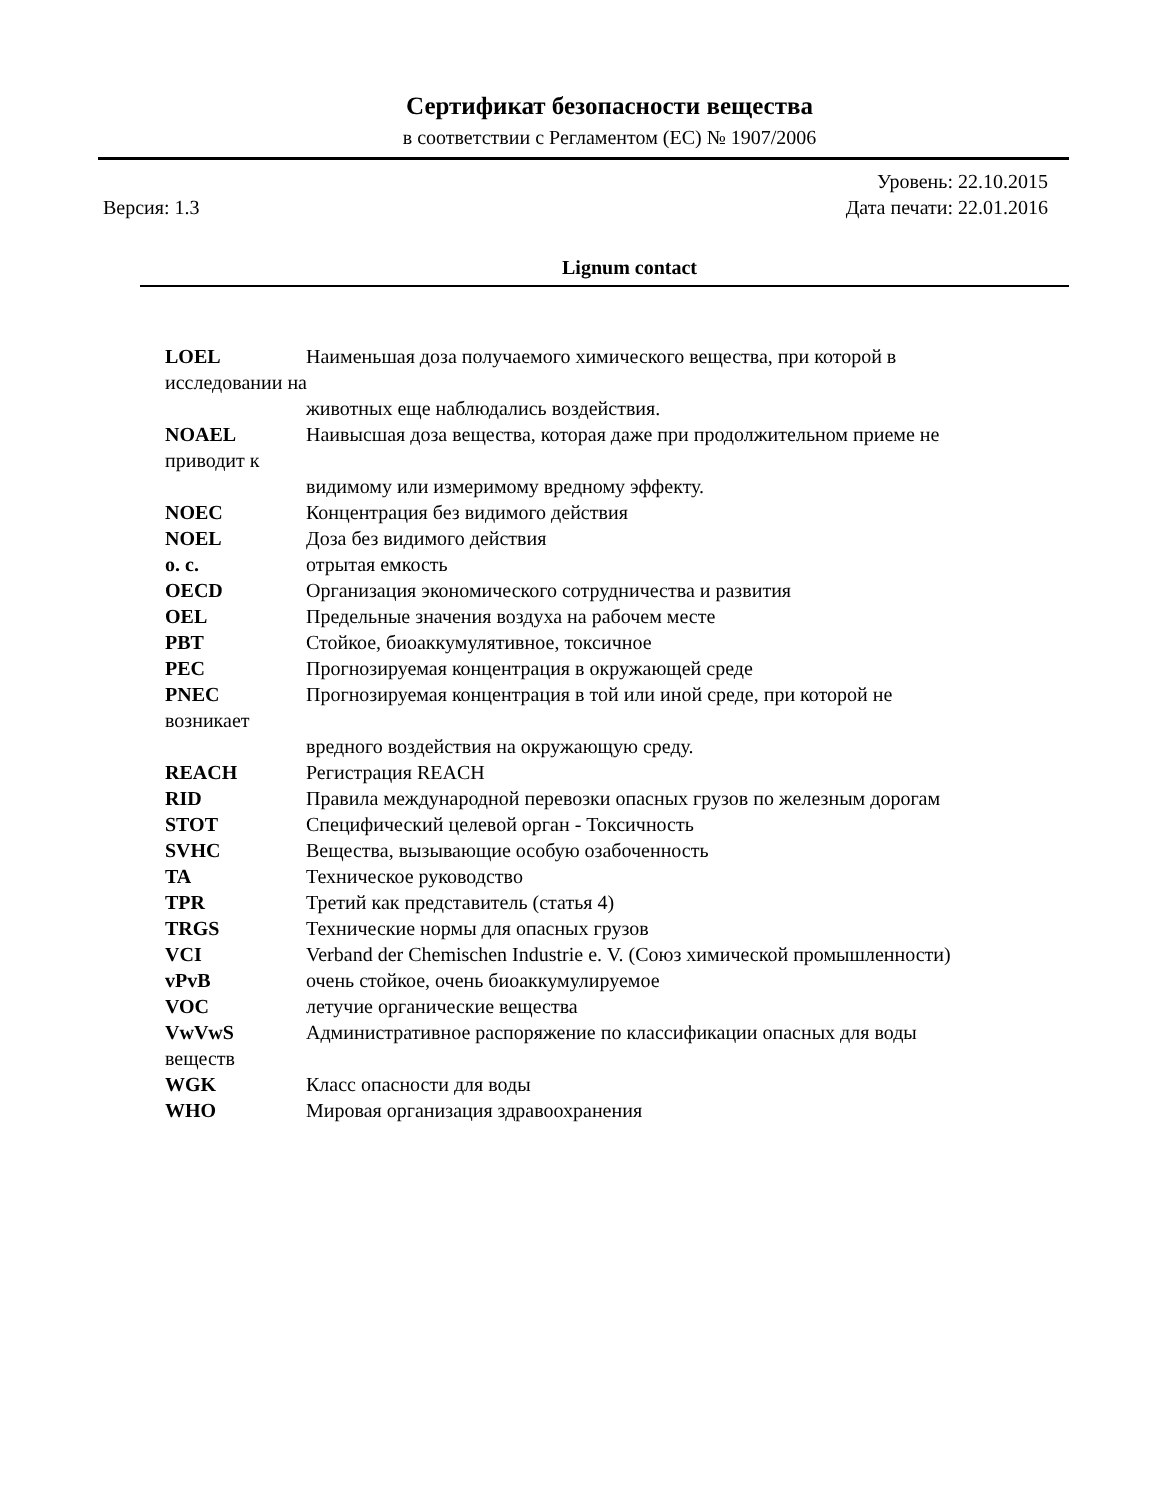Сертификат безопасности вещества
в соответствии с Регламентом (ЕС) № 1907/2006
Версия: 1.3 Уровень: 22.10.2015
Дата печати: 22.01.2016
Lignum contact
LOEL Наименьшая доза получаемого химического вещества, при которой в
исследовании на
животных еще наблюдались воздействия.
NOAEL Наивысшая доза вещества, которая даже при продолжительном приеме не
приводит к
видимому или измеримому вредному эффекту.
NOEC Концентрация без видимого действия
NOEL Доза без видимого действия
o. c. отрытая емкость
OECD Организация экономического сотрудничества и развития
OEL Предельные значения воздуха на рабочем месте
PBT Стойкое, биоаккумулятивное, токсичное
PEC Прогнозируемая концентрация в окружающей среде
PNEC Прогнозируемая концентрация в той или иной среде, при которой не
возникает
вредного воздействия на окружающую среду.
REACH Регистрация REACH
RID Правила международной перевозки опасных грузов по железным дорогам
STOT Специфический целевой орган - Токсичность
SVHC Вещества, вызывающие особую озабоченность
TA Техническое руководство
TPR Третий как представитель (статья 4)
TRGS Технические нормы для опасных грузов
VCI Verband der Chemischen Industrie e. V. (Союз химической промышленности)
vPvB очень стойкое, очень биоаккумулируемое
VOC летучие органические вещества
VwVwS Административное распоряжение по классификации опасных для воды
веществ
WGK Класс опасности для воды
WHO Мировая организация здравоохранения